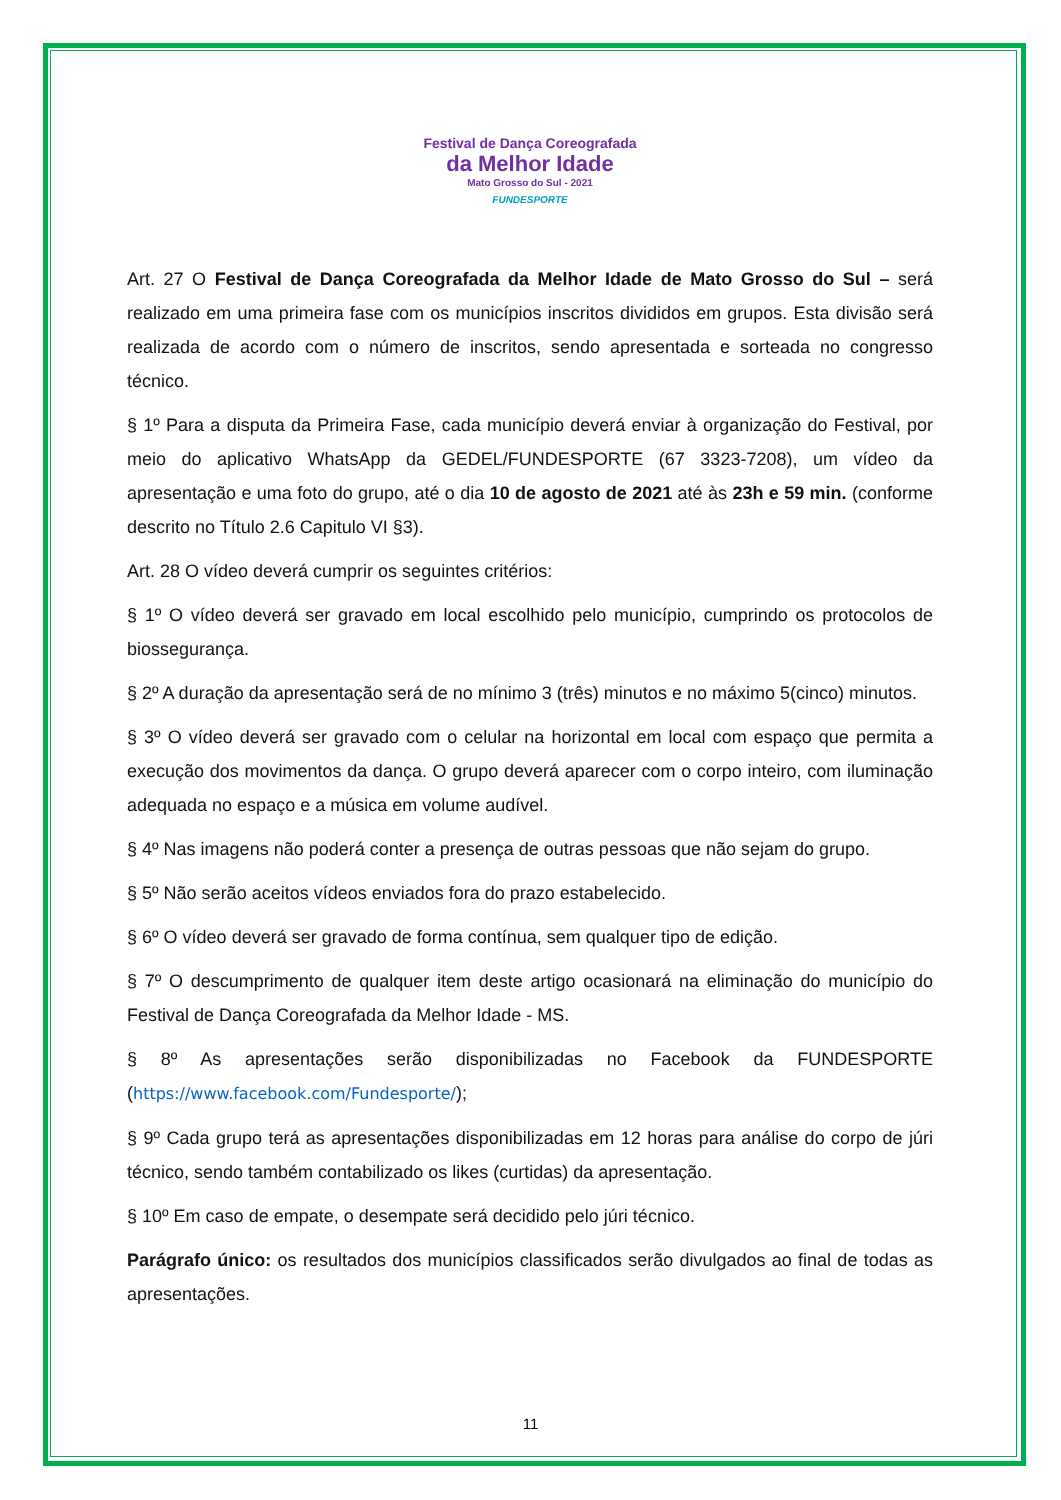Festival de Dança Coreografada
da Melhor Idade
Mato Grosso do Sul - 2021
FUNDESPORTE
Art. 27 O Festival de Dança Coreografada da Melhor Idade de Mato Grosso do Sul – será realizado em uma primeira fase com os municípios inscritos divididos em grupos. Esta divisão será realizada de acordo com o número de inscritos, sendo apresentada e sorteada no congresso técnico.
§ 1º Para a disputa da Primeira Fase, cada município deverá enviar à organização do Festival, por meio do aplicativo WhatsApp da GEDEL/FUNDESPORTE (67 3323-7208), um vídeo da apresentação e uma foto do grupo, até o dia 10 de agosto de 2021 até às 23h e 59 min. (conforme descrito no Título 2.6 Capitulo VI §3).
Art. 28 O vídeo deverá cumprir os seguintes critérios:
§ 1º O vídeo deverá ser gravado em local escolhido pelo município, cumprindo os protocolos de biossegurança.
§ 2º A duração da apresentação será de no mínimo 3 (três) minutos e no máximo 5(cinco) minutos.
§ 3º O vídeo deverá ser gravado com o celular na horizontal em local com espaço que permita a execução dos movimentos da dança. O grupo deverá aparecer com o corpo inteiro, com iluminação adequada no espaço e a música em volume audível.
§ 4º Nas imagens não poderá conter a presença de outras pessoas que não sejam do grupo.
§ 5º Não serão aceitos vídeos enviados fora do prazo estabelecido.
§ 6º O vídeo deverá ser gravado de forma contínua, sem qualquer tipo de edição.
§ 7º O descumprimento de qualquer item deste artigo ocasionará na eliminação do município do Festival de Dança Coreografada da Melhor Idade - MS.
§ 8º As apresentações serão disponibilizadas no Facebook da FUNDESPORTE (https://www.facebook.com/Fundesporte/);
§ 9º Cada grupo terá as apresentações disponibilizadas em 12 horas para análise do corpo de júri técnico, sendo também contabilizado os likes (curtidas) da apresentação.
§ 10º Em caso de empate, o desempate será decidido pelo júri técnico.
Parágrafo único: os resultados dos municípios classificados serão divulgados ao final de todas as apresentações.
11